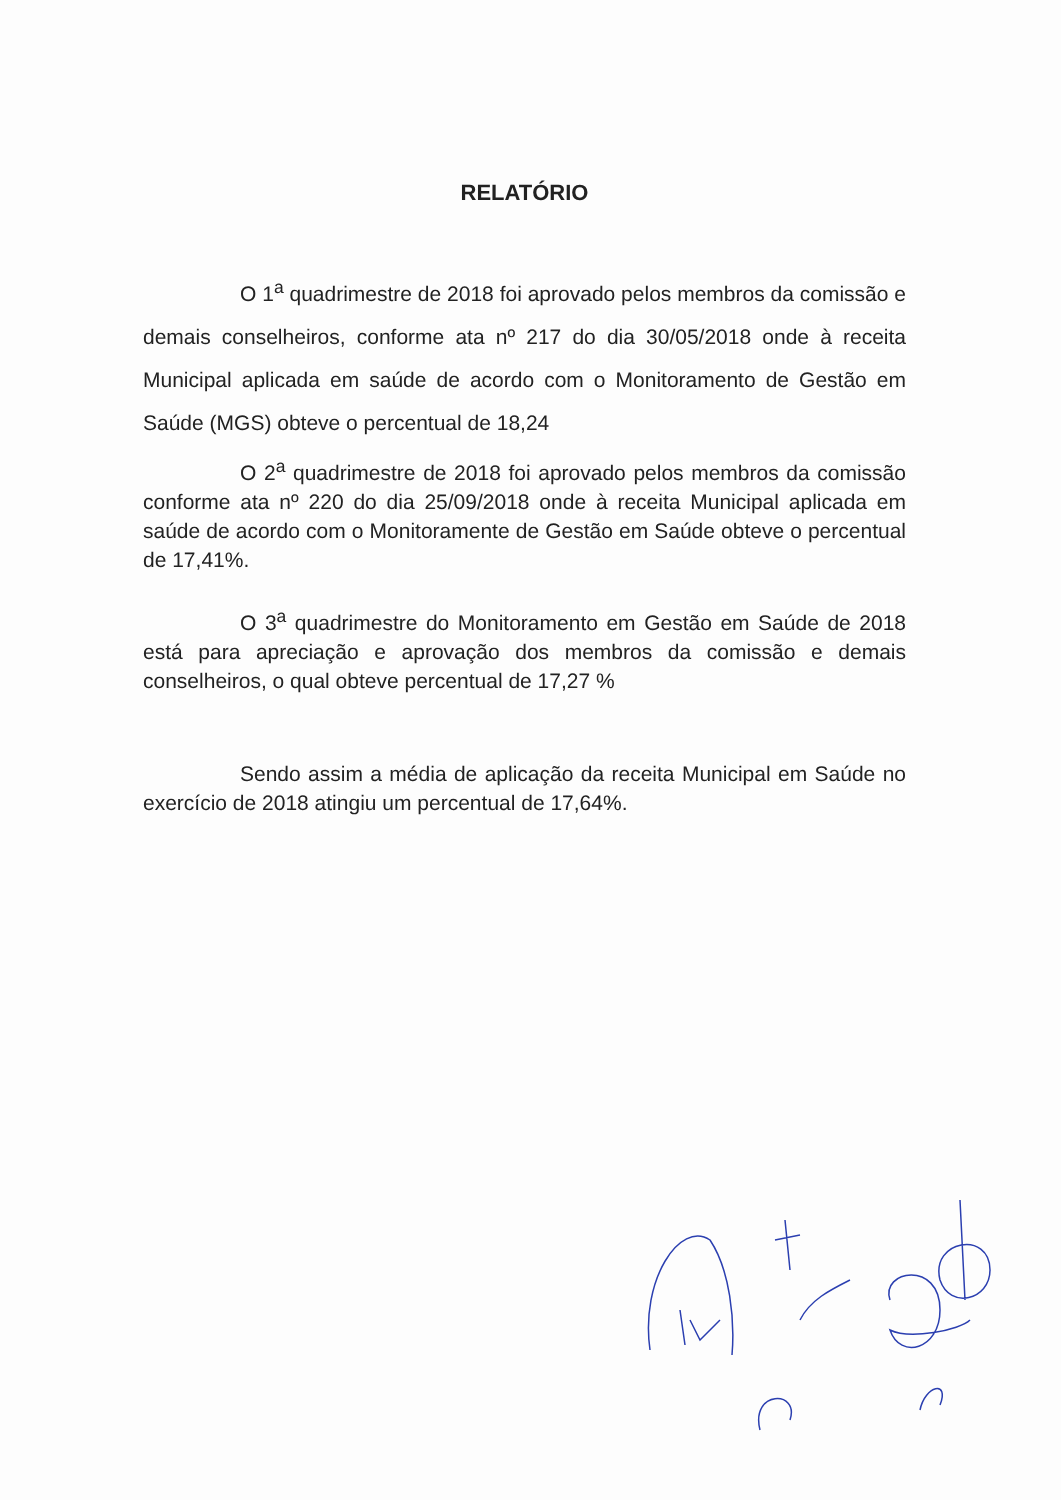RELATÓRIO
O 1<sup>a</sup> quadrimestre de 2018 foi aprovado pelos membros da comissão e demais conselheiros, conforme ata nº 217 do dia 30/05/2018 onde à receita Municipal aplicada em saúde de acordo com o Monitoramento de Gestão em Saúde (MGS) obteve o percentual de 18,24
O 2<sup>a</sup> quadrimestre de 2018 foi aprovado pelos membros da comissão conforme ata nº 220 do dia 25/09/2018 onde à receita Municipal aplicada em saúde de acordo com o Monitoramente de Gestão em Saúde obteve o percentual de 17,41%.
O 3<sup>a</sup> quadrimestre do Monitoramento em Gestão em Saúde de 2018 está para apreciação e aprovação dos membros da comissão e demais conselheiros, o qual obteve percentual de 17,27 %
Sendo assim a média de aplicação da receita Municipal em Saúde no exercício de 2018 atingiu um percentual de 17,64%.